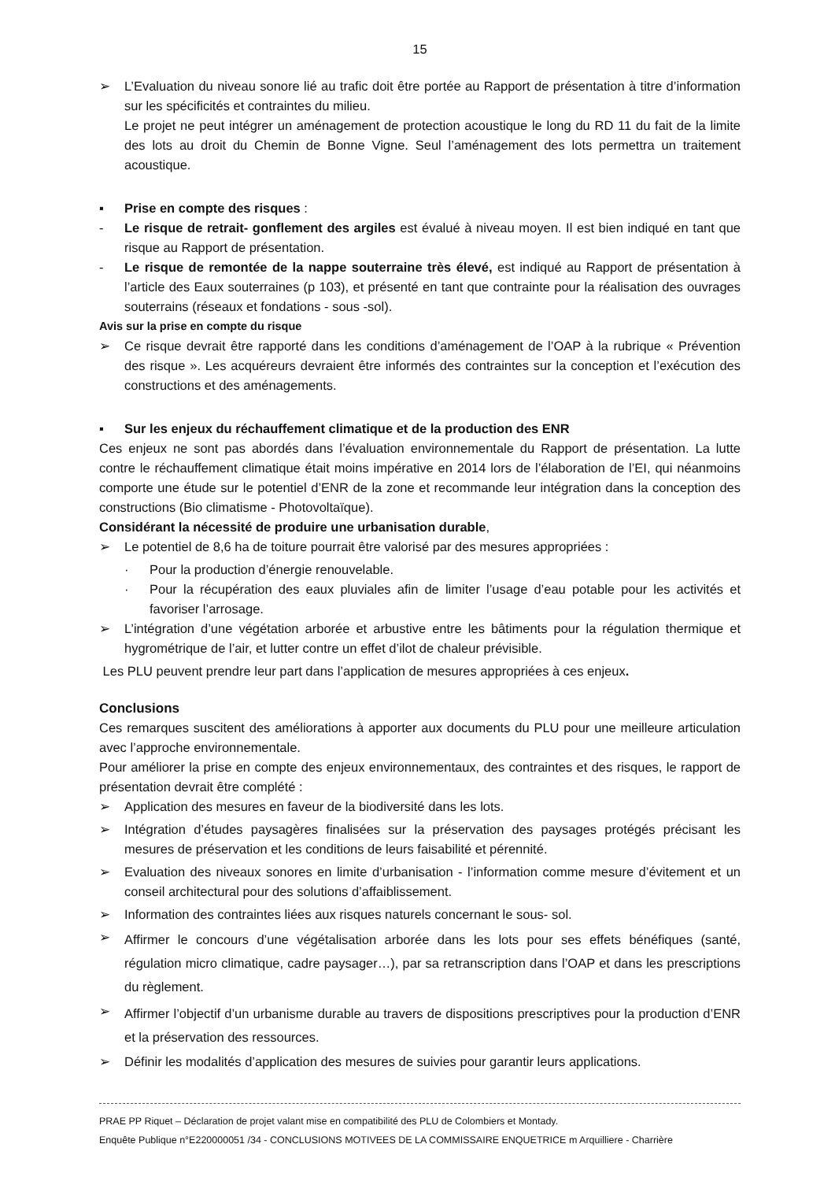15
➢ L’Evaluation du niveau sonore lié au trafic doit être portée au Rapport de présentation à titre d’information sur les spécificités et contraintes du milieu.
Le projet ne peut intégrer un aménagement de protection acoustique le long du RD 11 du fait de la limite des lots au droit du Chemin de Bonne Vigne. Seul l’aménagement des lots permettra un traitement acoustique.
▪ Prise en compte des risques :
- Le risque de retrait- gonflement des argiles est évalué à niveau moyen. Il est bien indiqué en tant que risque au Rapport de présentation.
- Le risque de remontée de la nappe souterraine très élevé, est indiqué au Rapport de présentation à l’article des Eaux souterraines (p 103), et présenté en tant que contrainte pour la réalisation des ouvrages souterrains (réseaux et fondations - sous -sol).
Avis sur la prise en compte du risque
➢ Ce risque devrait être rapporté dans les conditions d’aménagement de l’OAP à la rubrique « Prévention des risque ». Les acquéreurs devraient être informés des contraintes sur la conception et l’exécution des constructions et des aménagements.
▪ Sur les enjeux du réchauffement climatique et de la production des ENR
Ces enjeux ne sont pas abordés dans l’évaluation environnementale du Rapport de présentation. La lutte contre le réchauffement climatique était moins impérative en 2014 lors de l’élaboration de l’EI, qui néanmoins comporte une étude sur le potentiel d’ENR de la zone et recommande leur intégration dans la conception des constructions (Bio climatisme - Photovoltaïque).
Considérant la nécessité de produire une urbanisation durable,
➢ Le potentiel de 8,6 ha de toiture pourrait être valorisé par des mesures appropriées :
· Pour la production d’énergie renouvelable.
· Pour la récupération des eaux pluviales afin de limiter l’usage d’eau potable pour les activités et favoriser l’arrosage.
➢ L’intégration d’une végétation arborée et arbustive entre les bâtiments pour la régulation thermique et hygrométrique de l’air, et lutter contre un effet d’ilot de chaleur prévisible.
Les PLU peuvent prendre leur part dans l’application de mesures appropriées à ces enjeux.
Conclusions
Ces remarques suscitent des améliorations à apporter aux documents du PLU pour une meilleure articulation avec l’approche environnementale.
Pour améliorer la prise en compte des enjeux environnementaux, des contraintes et des risques, le rapport de présentation devrait être complété :
➢ Application des mesures en faveur de la biodiversité dans les lots.
➢ Intégration d’études paysagères finalisées sur la préservation des paysages protégés précisant les mesures de préservation et les conditions de leurs faisabilité et pérennité.
➢ Evaluation des niveaux sonores en limite d’urbanisation - l’information comme mesure d’évitement et un conseil architectural pour des solutions d’affaiblissement.
➢ Information des contraintes liées aux risques naturels concernant le sous- sol.
➢
Affirmer le concours d’une végétalisation arborée dans les lots pour ses effets bénéfiques (santé, régulation micro climatique, cadre paysager…), par sa retranscription dans l’OAP et dans les prescriptions du règlement.
➢
Affirmer l’objectif d’un urbanisme durable au travers de dispositions prescriptives pour la production d’ENR et la préservation des ressources.
➢ Définir les modalités d’application des mesures de suivies pour garantir leurs applications.
PRAE PP Riquet – Déclaration de projet valant mise en compatibilité des PLU de Colombiers et Montady.
Enquête Publique n°E220000051 /34 - CONCLUSIONS MOTIVEES DE LA COMMISSAIRE ENQUETRICE m Arquilliere - Charrière